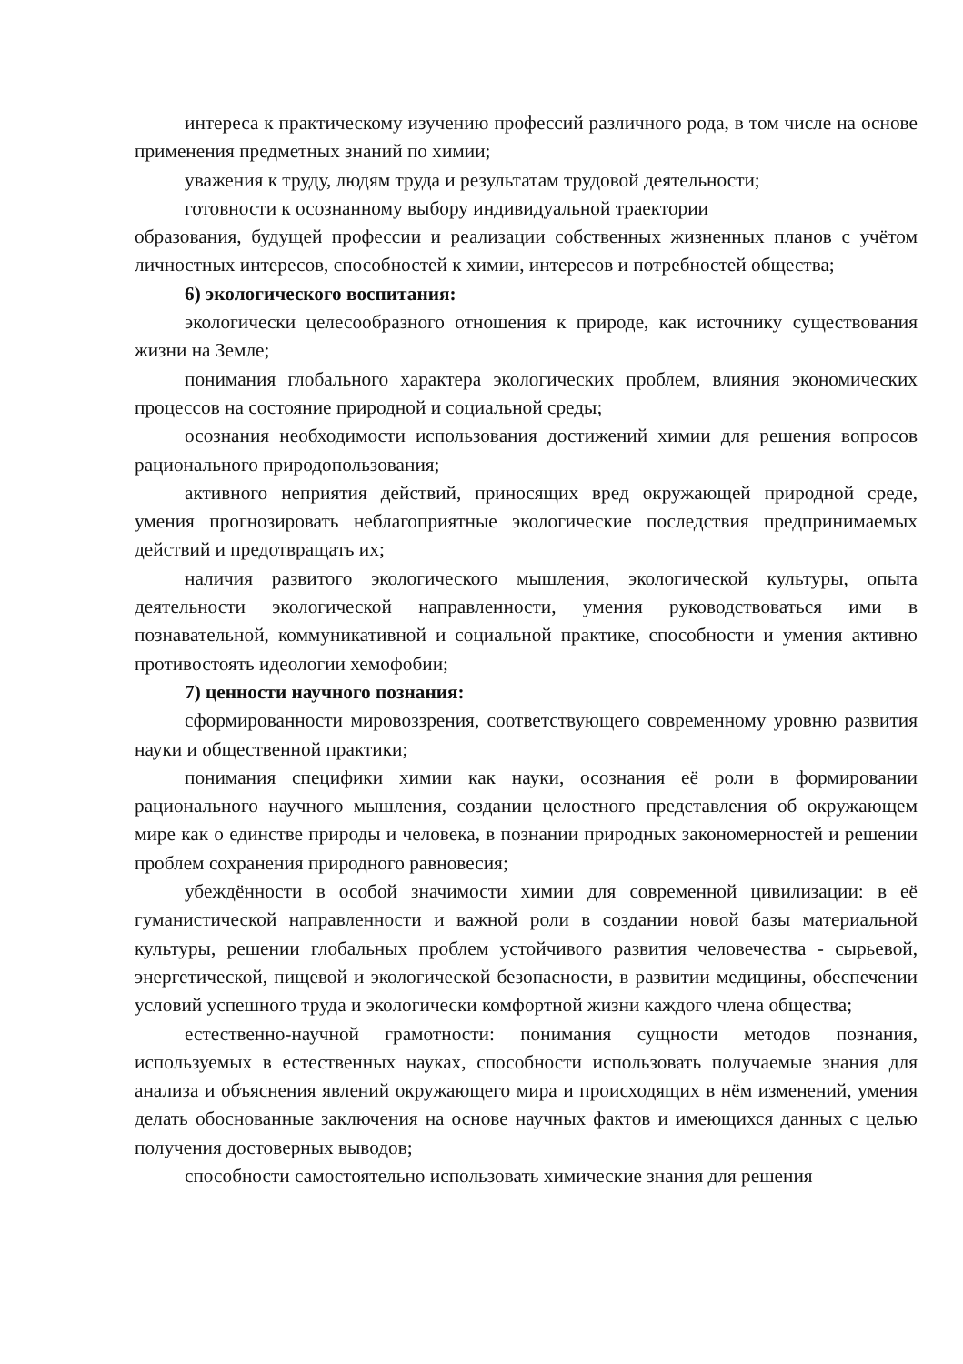интереса к практическому изучению профессий различного рода, в том числе на основе применения предметных знаний по химии;
уважения к труду, людям труда и результатам трудовой деятельности;
готовности к осознанному выбору индивидуальной траектории
образования, будущей профессии и реализации собственных жизненных планов с учётом личностных интересов, способностей к химии, интересов и потребностей общества;
6) экологического воспитания:
экологически целесообразного отношения к природе, как источнику существования жизни на Земле;
понимания глобального характера экологических проблем, влияния экономических процессов на состояние природной и социальной среды;
осознания необходимости использования достижений химии для решения вопросов рационального природопользования;
активного неприятия действий, приносящих вред окружающей природной среде, умения прогнозировать неблагоприятные экологические последствия предпринимаемых действий и предотвращать их;
наличия развитого экологического мышления, экологической культуры, опыта деятельности экологической направленности, умения руководствоваться ими в познавательной, коммуникативной и социальной практике, способности и умения активно противостоять идеологии хемофобии;
7) ценности научного познания:
сформированности мировоззрения, соответствующего современному уровню развития науки и общественной практики;
понимания специфики химии как науки, осознания её роли в формировании рационального научного мышления, создании целостного представления об окружающем мире как о единстве природы и человека, в познании природных закономерностей и решении проблем сохранения природного равновесия;
убеждённости в особой значимости химии для современной цивилизации: в её гуманистической направленности и важной роли в создании новой базы материальной культуры, решении глобальных проблем устойчивого развития человечества - сырьевой, энергетической, пищевой и экологической безопасности, в развитии медицины, обеспечении условий успешного труда и экологически комфортной жизни каждого члена общества;
естественно-научной грамотности: понимания сущности методов познания, используемых в естественных науках, способности использовать получаемые знания для анализа и объяснения явлений окружающего мира и происходящих в нём изменений, умения делать обоснованные заключения на основе научных фактов и имеющихся данных с целью получения достоверных выводов;
способности самостоятельно использовать химические знания для решения